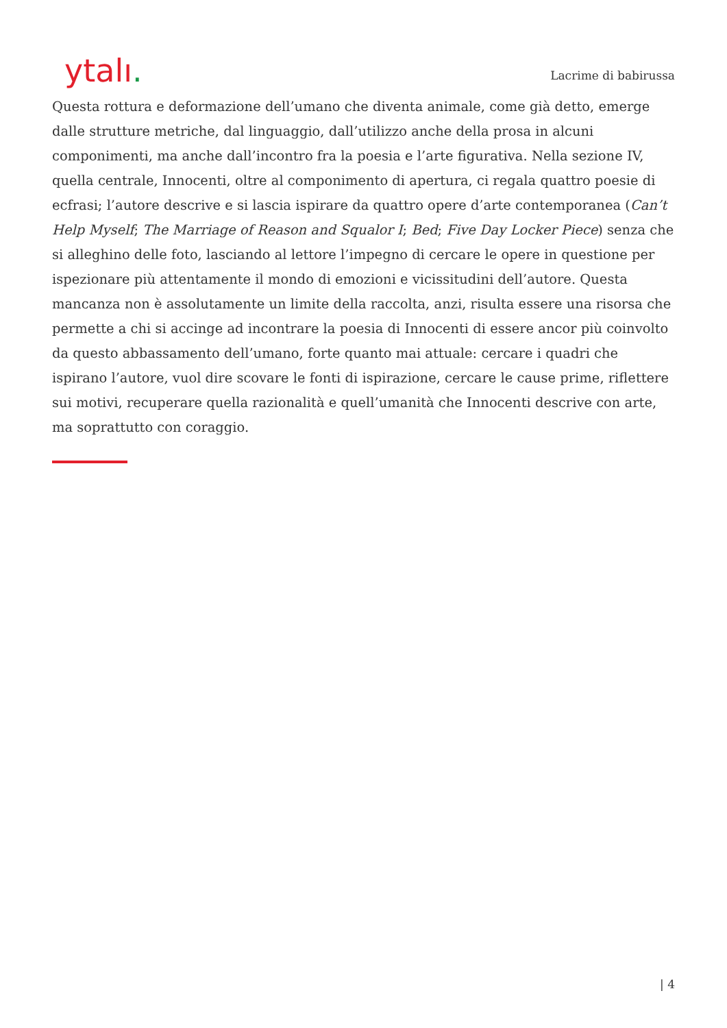ytalı.
Lacrime di babirussa
Questa rottura e deformazione dell’umano che diventa animale, come già detto, emerge dalle strutture metriche, dal linguaggio, dall’utilizzo anche della prosa in alcuni componimenti, ma anche dall’incontro fra la poesia e l’arte figurativa. Nella sezione IV, quella centrale, Innocenti, oltre al componimento di apertura, ci regala quattro poesie di ecfrasi; l’autore descrive e si lascia ispirare da quattro opere d’arte contemporanea (Can’t Help Myself; The Marriage of Reason and Squalor I; Bed; Five Day Locker Piece) senza che si alleghino delle foto, lasciando al lettore l’impegno di cercare le opere in questione per ispezionare più attentamente il mondo di emozioni e vicissitudini dell’autore. Questa mancanza non è assolutamente un limite della raccolta, anzi, risulta essere una risorsa che permette a chi si accinge ad incontrare la poesia di Innocenti di essere ancor più coinvolto da questo abbassamento dell’umano, forte quanto mai attuale: cercare i quadri che ispirano l’autore, vuol dire scovare le fonti di ispirazione, cercare le cause prime, riflettere sui motivi, recuperare quella razionalità e quell’umanità che Innocenti descrive con arte, ma soprattutto con coraggio.
| 4